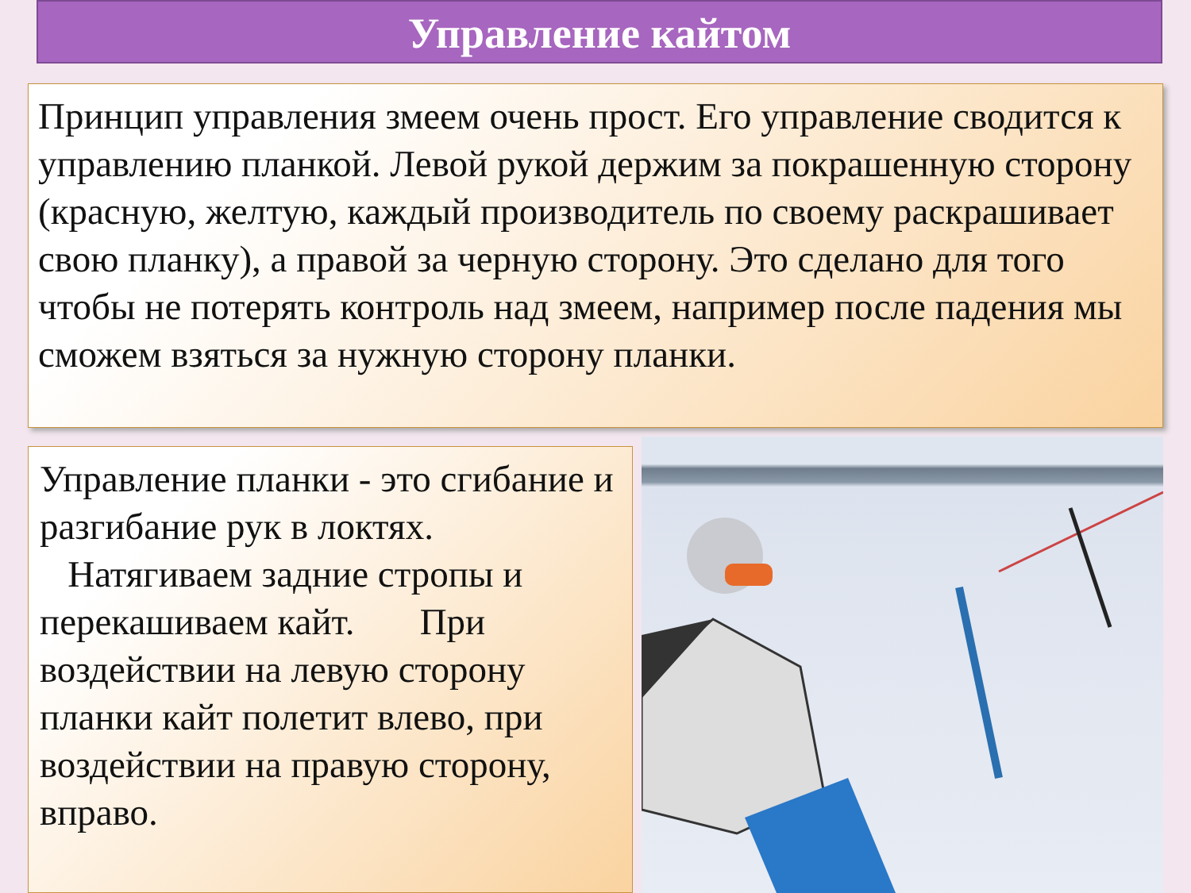Управление кайтом
Принцип управления змеем очень прост. Его управление сводится к управлению планкой. Левой рукой держим за покрашенную сторону (красную, желтую, каждый производитель по своему раскрашивает свою планку), а правой за черную сторону. Это сделано для того чтобы не потерять контроль над змеем, например после падения мы сможем взяться за нужную сторону планки.
Управление планки - это сгибание и разгибание рук в локтях. Натягиваем задние стропы и перекашиваем кайт. При воздействии на левую сторону планки кайт полетит влево, при воздействии на правую сторону, вправо.